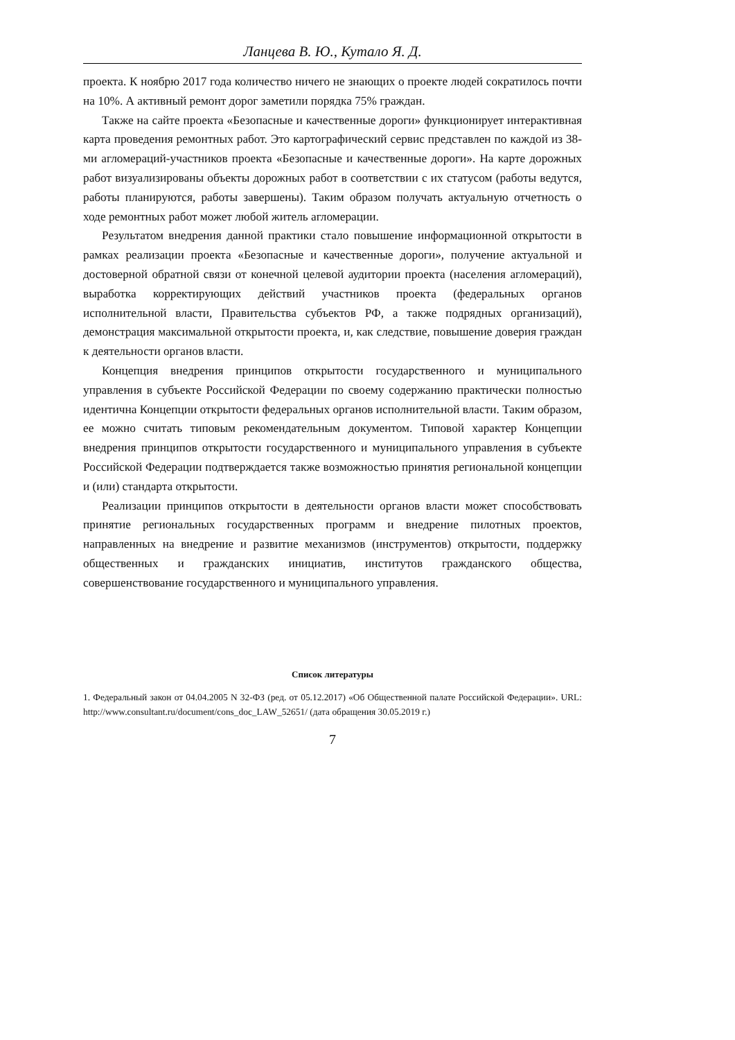Ланцева В. Ю., Кутало Я. Д.
проекта. К ноябрю 2017 года количество ничего не знающих о проекте людей сократилось почти на 10%. А активный ремонт дорог заметили порядка 75% граждан.
Также на сайте проекта «Безопасные и качественные дороги» функционирует интерактивная карта проведения ремонтных работ. Это картографический сервис представлен по каждой из 38-ми агломераций-участников проекта «Безопасные и качественные дороги». На карте дорожных работ визуализированы объекты дорожных работ в соответствии с их статусом (работы ведутся, работы планируются, работы завершены). Таким образом получать актуальную отчетность о ходе ремонтных работ может любой житель агломерации.
Результатом внедрения данной практики стало повышение информационной открытости в рамках реализации проекта «Безопасные и качественные дороги», получение актуальной и достоверной обратной связи от конечной целевой аудитории проекта (населения агломераций), выработка корректирующих действий участников проекта (федеральных органов исполнительной власти, Правительства субъектов РФ, а также подрядных организаций), демонстрация максимальной открытости проекта, и, как следствие, повышение доверия граждан к деятельности органов власти.
Концепция внедрения принципов открытости государственного и муниципального управления в субъекте Российской Федерации по своему содержанию практически полностью идентична Концепции открытости федеральных органов исполнительной власти. Таким образом, ее можно считать типовым рекомендательным документом. Типовой характер Концепции внедрения принципов открытости государственного и муниципального управления в субъекте Российской Федерации подтверждается также возможностью принятия региональной концепции и (или) стандарта открытости.
Реализации принципов открытости в деятельности органов власти может способствовать принятие региональных государственных программ и внедрение пилотных проектов, направленных на внедрение и развитие механизмов (инструментов) открытости, поддержку общественных и гражданских инициатив, институтов гражданского общества, совершенствование государственного и муниципального управления.
Список литературы
1. Федеральный закон от 04.04.2005 N 32-ФЗ (ред. от 05.12.2017) «Об Общественной палате Российской Федерации». URL: http://www.consultant.ru/document/cons_doc_LAW_52651/ (дата обращения 30.05.2019 г.)
7